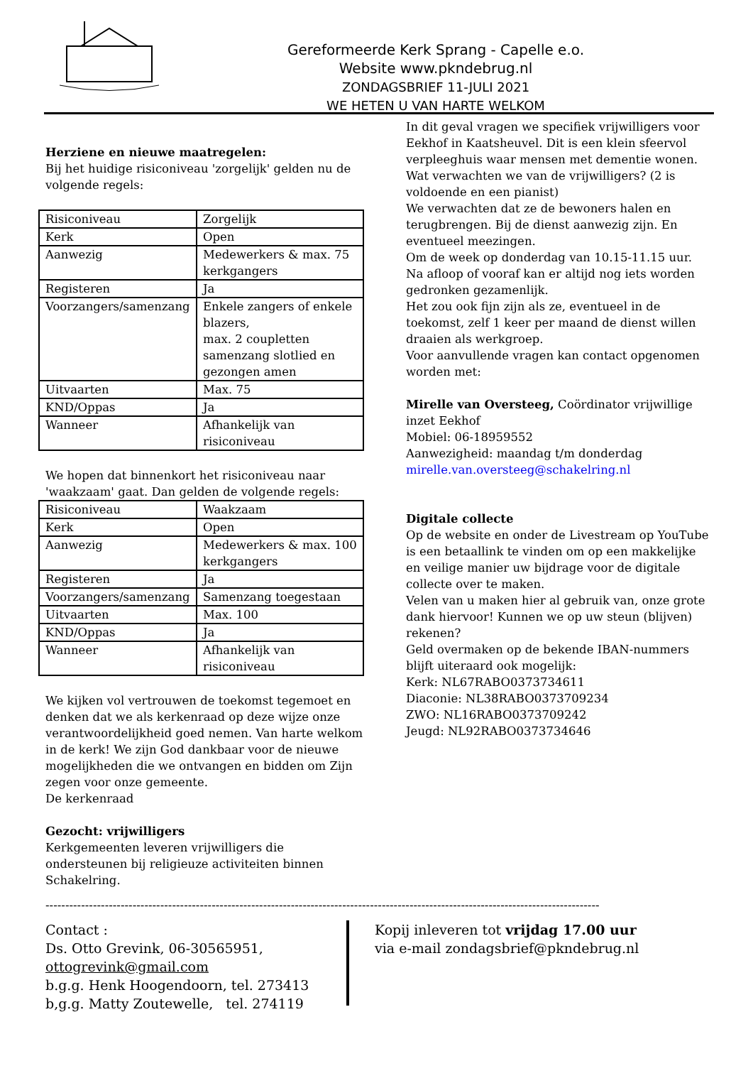Gereformeerde Kerk Sprang - Capelle e.o.
Website www.pkndebrug.nl
ZONDAGSBRIEF 11-JULI 2021
WE HETEN U VAN HARTE WELKOM
Herziene en nieuwe maatregelen:
Bij het huidige risiconiveau 'zorgelijk' gelden nu de volgende regels:
| Risiconiveau | Zorgelijk |
| Kerk | Open |
| Aanwezig | Medewerkers & max. 75 kerkgangers |
| Registeren | Ja |
| Voorzangers/samenzang | Enkele zangers of enkele blazers, max. 2 coupletten samenzang slotlied en gezongen amen |
| Uitvaarten | Max. 75 |
| KND/Oppas | Ja |
| Wanneer | Afhankelijk van risiconiveau |
We hopen dat binnenkort het risiconiveau naar 'waakzaam' gaat. Dan gelden de volgende regels:
| Risiconiveau | Waakzaam |
| Kerk | Open |
| Aanwezig | Medewerkers & max. 100 kerkgangers |
| Registeren | Ja |
| Voorzangers/samenzang | Samenzang toegestaan |
| Uitvaarten | Max. 100 |
| KND/Oppas | Ja |
| Wanneer | Afhankelijk van risiconiveau |
We kijken vol vertrouwen de toekomst tegemoet en denken dat we als kerkenraad op deze wijze onze verantwoordelijkheid goed nemen. Van harte welkom in de kerk! We zijn God dankbaar voor de nieuwe mogelijkheden die we ontvangen en bidden om Zijn zegen voor onze gemeente.
De kerkenraad
Gezocht: vrijwilligers
Kerkgemeenten leveren vrijwilligers die ondersteunen bij religieuze activiteiten binnen Schakelring.
In dit geval vragen we specifiek vrijwilligers voor Eekhof in Kaatsheuvel. Dit is een klein sfeervol verpleeghuis waar mensen met dementie wonen.
Wat verwachten we van de vrijwilligers? (2 is voldoende en een pianist)
We verwachten dat ze de bewoners halen en terugbrengen. Bij de dienst aanwezig zijn. En eventueel meezingen.
Om de week op donderdag van 10.15-11.15 uur. Na afloop of vooraf kan er altijd nog iets worden gedronken gezamenlijk.
Het zou ook fijn zijn als ze, eventueel in de toekomst, zelf 1 keer per maand de dienst willen draaien als werkgroep.
Voor aanvullende vragen kan contact opgenomen worden met:
Mirelle van Oversteeg, Coördinator vrijwillige inzet Eekhof
Mobiel: 06-18959552
Aanwezigheid: maandag t/m donderdag
mirelle.van.oversteeg@schakelring.nl
Digitale collecte
Op de website en onder de Livestream op YouTube is een betaallink te vinden om op een makkelijke en veilige manier uw bijdrage voor de digitale collecte over te maken.
Velen van u maken hier al gebruik van, onze grote dank hiervoor! Kunnen we op uw steun (blijven) rekenen?
Geld overmaken op de bekende IBAN-nummers blijft uiteraard ook mogelijk:
Kerk: NL67RABO0373734611
Diaconie: NL38RABO0373709234
ZWO: NL16RABO0373709242
Jeugd: NL92RABO0373734646
--------------------------------------------------------------------------------------------------------------------------------------------
Contact :
Ds. Otto Grevink, 06-30565951,
ottogrevink@gmail.com
b.g.g. Henk Hoogendoorn, tel. 273413
b,g.g. Matty Zoutewelle, tel. 274119
Kopij inleveren tot vrijdag 17.00 uur
via e-mail zondagsbrief@pkndebrug.nl